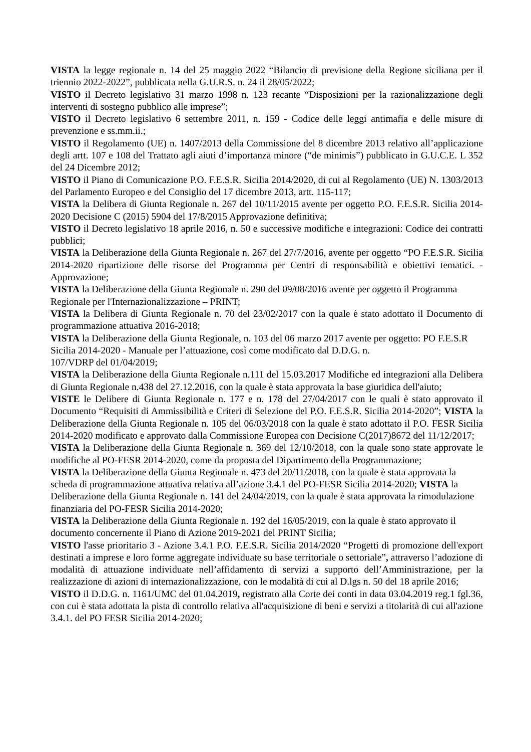VISTA la legge regionale n. 14 del 25 maggio 2022 “Bilancio di previsione della Regione siciliana per il triennio 2022-2022”, pubblicata nella G.U.R.S. n. 24 il 28/05/2022;
VISTO il Decreto legislativo 31 marzo 1998 n. 123 recante “Disposizioni per la razionalizzazione degli interventi di sostegno pubblico alle imprese”;
VISTO il Decreto legislativo 6 settembre 2011, n. 159 - Codice delle leggi antimafia e delle misure di prevenzione e ss.mm.ii.;
VISTO il Regolamento (UE) n. 1407/2013 della Commissione del 8 dicembre 2013 relativo all’applicazione degli artt. 107 e 108 del Trattato agli aiuti d’importanza minore (“de minimis”) pubblicato in G.U.C.E. L 352 del 24 Dicembre 2012;
VISTO il Piano di Comunicazione P.O. F.E.S.R. Sicilia 2014/2020, di cui al Regolamento (UE) N. 1303/2013 del Parlamento Europeo e del Consiglio del 17 dicembre 2013, artt. 115-117;
VISTA la Delibera di Giunta Regionale n. 267 del 10/11/2015 avente per oggetto P.O. F.E.S.R. Sicilia 2014-2020 Decisione C (2015) 5904 del 17/8/2015 Approvazione definitiva;
VISTO il Decreto legislativo 18 aprile 2016, n. 50 e successive modifiche e integrazioni: Codice dei contratti pubblici;
VISTA la Deliberazione della Giunta Regionale n. 267 del 27/7/2016, avente per oggetto “PO F.E.S.R. Sicilia 2014-2020 ripartizione delle risorse del Programma per Centri di responsabilità e obiettivi tematici. - Approvazione;
VISTA la Deliberazione della Giunta Regionale n. 290 del 09/08/2016 avente per oggetto il Programma Regionale per l'Internazionalizzazione – PRINT;
VISTA la Delibera di Giunta Regionale n. 70 del 23/02/2017 con la quale è stato adottato il Documento di programmazione attuativa 2016-2018;
VISTA la Deliberazione della Giunta Regionale, n. 103 del 06 marzo 2017 avente per oggetto: PO F.E.S.R Sicilia 2014-2020 - Manuale per l’attuazione, così come modificato dal D.D.G. n.
107/VDRP del 01/04/2019;
VISTA la Deliberazione della Giunta Regionale n.111 del 15.03.2017 Modifiche ed integrazioni alla Delibera di Giunta Regionale n.438 del 27.12.2016, con la quale è stata approvata la base giuridica dell'aiuto;
VISTE le Delibere di Giunta Regionale n. 177 e n. 178 del 27/04/2017 con le quali è stato approvato il Documento “Requisiti di Ammissibilità e Criteri di Selezione del P.O. F.E.S.R. Sicilia 2014-2020”; VISTA la Deliberazione della Giunta Regionale n. 105 del 06/03/2018 con la quale è stato adottato il P.O. FESR Sicilia 2014-2020 modificato e approvato dalla Commissione Europea con Decisione C(2017)8672 del 11/12/2017;
VISTA la Deliberazione della Giunta Regionale n. 369 del 12/10/2018, con la quale sono state approvate le modifiche al PO-FESR 2014-2020, come da proposta del Dipartimento della Programmazione;
VISTA la Deliberazione della Giunta Regionale n. 473 del 20/11/2018, con la quale è stata approvata la scheda di programmazione attuativa relativa all’azione 3.4.1 del PO-FESR Sicilia 2014-2020; VISTA la Deliberazione della Giunta Regionale n. 141 del 24/04/2019, con la quale è stata approvata la rimodulazione finanziaria del PO-FESR Sicilia 2014-2020;
VISTA la Deliberazione della Giunta Regionale n. 192 del 16/05/2019, con la quale è stato approvato il documento concernente il Piano di Azione 2019-2021 del PRINT Sicilia;
VISTO l'asse prioritario 3 - Azione 3.4.1 P.O. F.E.S.R. Sicilia 2014/2020 “Progetti di promozione dell'export destinati a imprese e loro forme aggregate individuate su base territoriale o settoriale”, attraverso l’adozione di modalità di attuazione individuate nell’affidamento di servizi a supporto dell’Amministrazione, per la realizzazione di azioni di internazionalizzazione, con le modalità di cui al D.lgs n. 50 del 18 aprile 2016;
VISTO il D.D.G. n. 1161/UMC del 01.04.2019, registrato alla Corte dei conti in data 03.04.2019 reg.1 fgl.36, con cui è stata adottata la pista di controllo relativa all'acquisizione di beni e servizi a titolarità di cui all'azione 3.4.1. del PO FESR Sicilia 2014-2020;